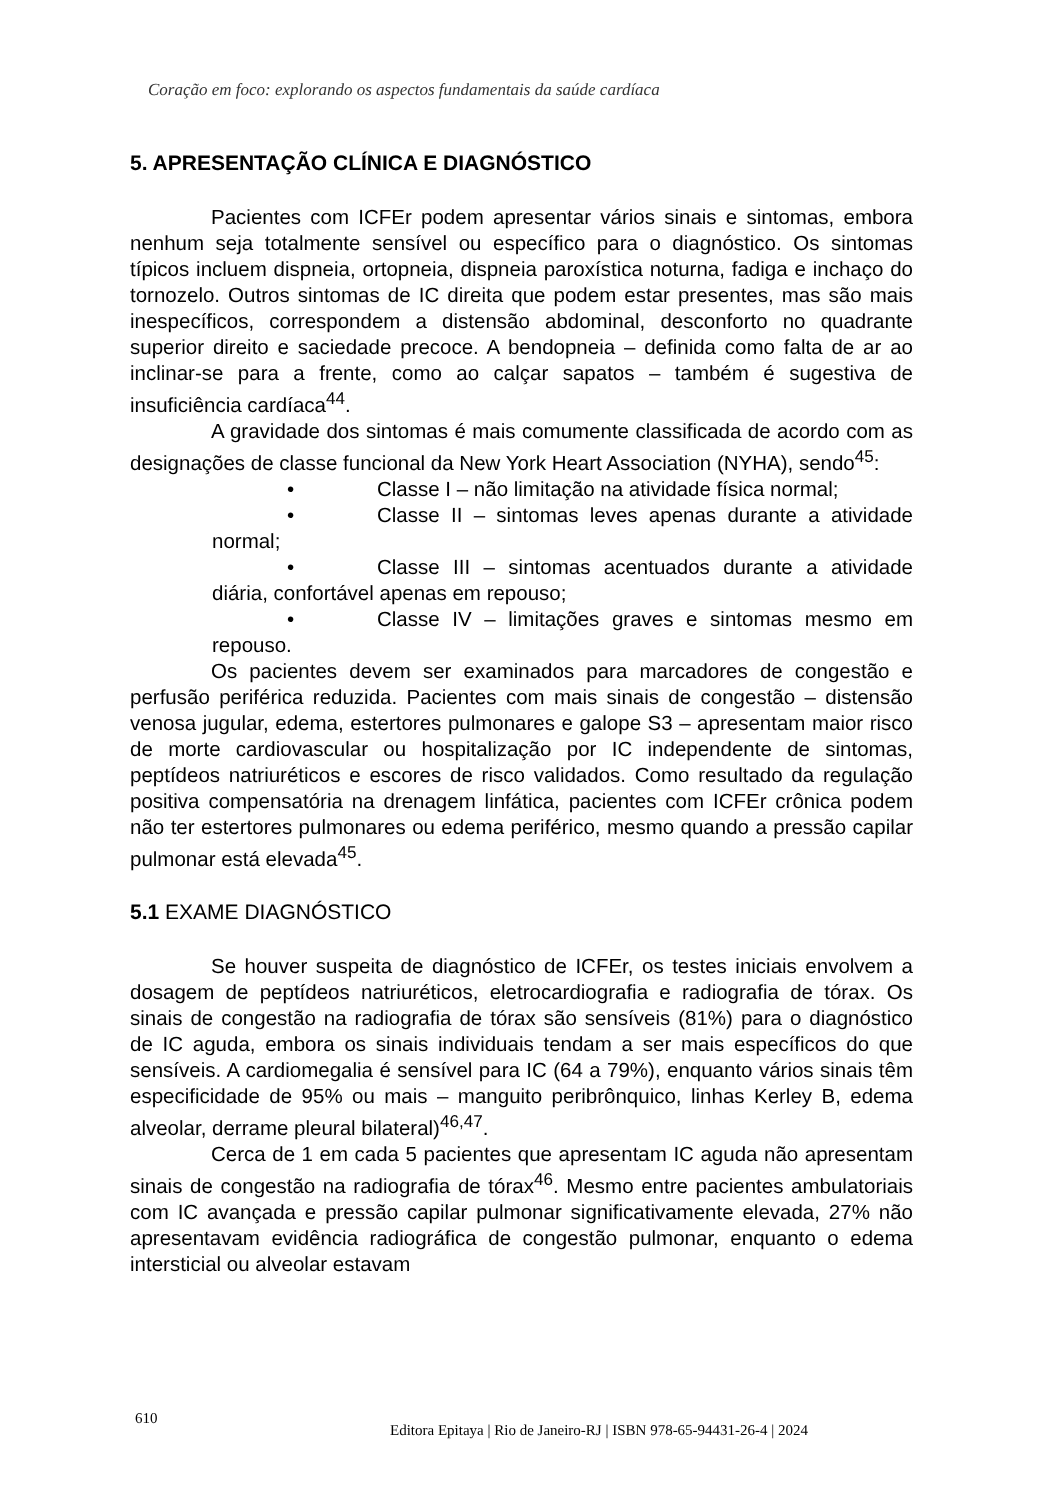Coração em foco: explorando os aspectos fundamentais da saúde cardíaca
5. APRESENTAÇÃO CLÍNICA E DIAGNÓSTICO
Pacientes com ICFEr podem apresentar vários sinais e sintomas, embora nenhum seja totalmente sensível ou específico para o diagnóstico. Os sintomas típicos incluem dispneia, ortopneia, dispneia paroxística noturna, fadiga e inchaço do tornozelo. Outros sintomas de IC direita que podem estar presentes, mas são mais inespecíficos, correspondem a distensão abdominal, desconforto no quadrante superior direito e saciedade precoce. A bendopneia – definida como falta de ar ao inclinar-se para a frente, como ao calçar sapatos – também é sugestiva de insuficiência cardíaca<sup>44</sup>.
A gravidade dos sintomas é mais comumente classificada de acordo com as designações de classe funcional da New York Heart Association (NYHA), sendo<sup>45</sup>:
• Classe I – não limitação na atividade física normal;
• Classe II – sintomas leves apenas durante a atividade normal;
• Classe III – sintomas acentuados durante a atividade diária, confortável apenas em repouso;
• Classe IV – limitações graves e sintomas mesmo em repouso.
Os pacientes devem ser examinados para marcadores de congestão e perfusão periférica reduzida. Pacientes com mais sinais de congestão – distensão venosa jugular, edema, estertores pulmonares e galope S3 – apresentam maior risco de morte cardiovascular ou hospitalização por IC independente de sintomas, peptídeos natriuréticos e escores de risco validados. Como resultado da regulação positiva compensatória na drenagem linfática, pacientes com ICFEr crônica podem não ter estertores pulmonares ou edema periférico, mesmo quando a pressão capilar pulmonar está elevada<sup>45</sup>.
5.1 EXAME DIAGNÓSTICO
Se houver suspeita de diagnóstico de ICFEr, os testes iniciais envolvem a dosagem de peptídeos natriuréticos, eletrocardiografia e radiografia de tórax. Os sinais de congestão na radiografia de tórax são sensíveis (81%) para o diagnóstico de IC aguda, embora os sinais individuais tendam a ser mais específicos do que sensíveis. A cardiomegalia é sensível para IC (64 a 79%), enquanto vários sinais têm especificidade de 95% ou mais – manguito peribrônquico, linhas Kerley B, edema alveolar, derrame pleural bilateral)<sup>46,47</sup>.
Cerca de 1 em cada 5 pacientes que apresentam IC aguda não apresentam sinais de congestão na radiografia de tórax<sup>46</sup>. Mesmo entre pacientes ambulatoriais com IC avançada e pressão capilar pulmonar significativamente elevada, 27% não apresentavam evidência radiográfica de congestão pulmonar, enquanto o edema intersticial ou alveolar estavam
610
Editora Epitaya | Rio de Janeiro-RJ | ISBN 978-65-94431-26-4 | 2024